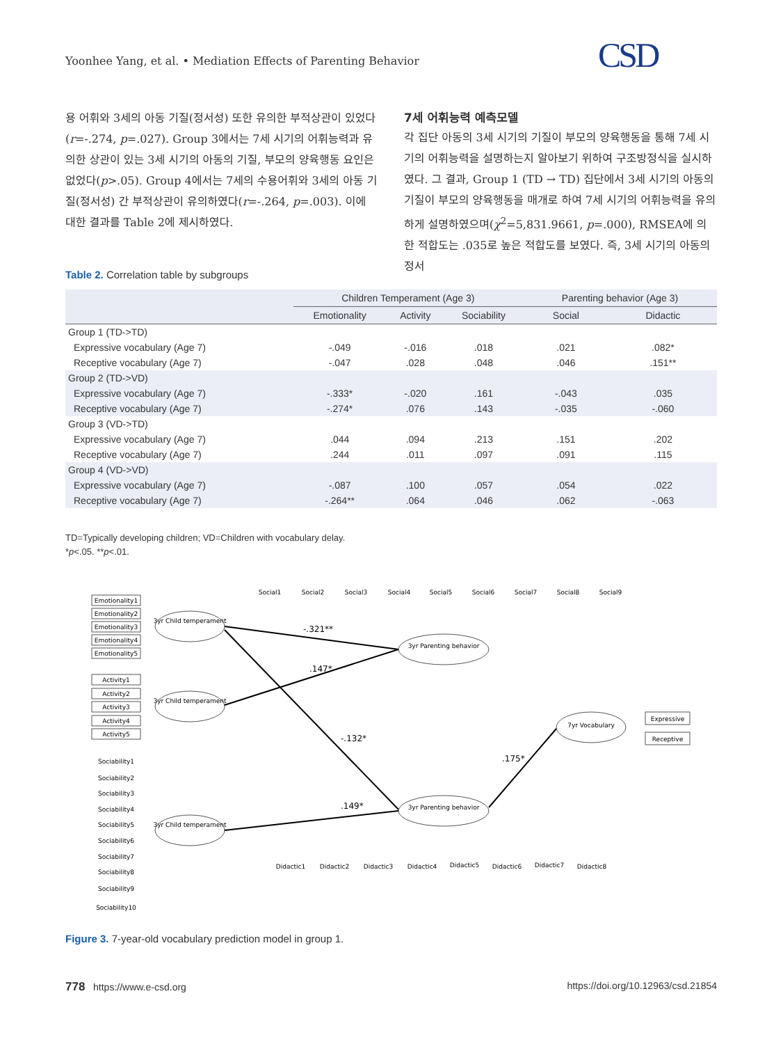Yoonhee Yang, et al. • Mediation Effects of Parenting Behavior
CSD
용 어휘와 3세의 아동 기질(정서성) 또한 유의한 부적상관이 있었다(r=-.274, p=.027). Group 3에서는 7세 시기의 어휘능력과 유의한 상관이 있는 3세 시기의 아동의 기질, 부모의 양육행동 요인은 없었다(p>.05). Group 4에서는 7세의 수용어휘와 3세의 아동 기질(정서성) 간 부적상관이 유의하였다(r=-.264, p=.003). 이에 대한 결과를 Table 2에 제시하였다.
7세 어휘능력 예측모델
각 집단 아동의 3세 시기의 기질이 부모의 양육행동을 통해 7세 시기의 어휘능력을 설명하는지 알아보기 위하여 구조방정식을 실시하였다. 그 결과, Group 1 (TD → TD) 집단에서 3세 시기의 아동의 기질이 부모의 양육행동을 매개로 하여 7세 시기의 어휘능력을 유의하게 설명하였으며(χ<sup>2</sup>=5,831.9661, p=.000), RMSEA에 의한 적합도는 .035로 높은 적합도를 보였다. 즉, 3세 시기의 아동의 정서
Table 2. Correlation table by subgroups
| | Children Temperament (Age 3) | | | Parenting behavior (Age 3) | |
| --- | --- | --- | --- | --- | --- |
| | Emotionality | Activity | Sociability | Social | Didactic |
| Group 1 (TD->TD) | | | | | |
| Expressive vocabulary (Age 7) | -.049 | -.016 | .018 | .021 | .082* |
| Receptive vocabulary (Age 7) | -.047 | .028 | .048 | .046 | .151** |
| Group 2 (TD->VD) | | | | | |
| Expressive vocabulary (Age 7) | -.333* | -.020 | .161 | -.043 | .035 |
| Receptive vocabulary (Age 7) | -.274* | .076 | .143 | -.035 | -.060 |
| Group 3 (VD->TD) | | | | | |
| Expressive vocabulary (Age 7) | .044 | .094 | .213 | .151 | .202 |
| Receptive vocabulary (Age 7) | .244 | .011 | .097 | .091 | .115 |
| Group 4 (VD->VD) | | | | | |
| Expressive vocabulary (Age 7) | -.087 | .100 | .057 | .054 | .022 |
| Receptive vocabulary (Age 7) | -.264** | .064 | .046 | .062 | -.063 |
TD=Typically developing children; VD=Children with vocabulary delay.
*p<.05. **p<.01.
Emotionality1
Emotionality2
Emotionality3
Emotionality4
Emotionality5
Activity1
Activity2
Activity3
Activity4
Activity5
Sociability1
Sociability2
Sociability3
Sociability4
Sociability5
Sociability6
Sociability7
Sociability8
Sociability9
Sociability10
3yr Child temperament
3yr Child temperament
3yr Child temperament
3yr Parenting behavior
3yr Parenting behavior
7yr Vocabulary
Expressive
Receptive
Social1
Social2
Social3
Social4
Social5
Social6
Social7
Social8
Social9
Didactic1
Didactic2
Didactic3
Didactic4
Didactic5
Didactic6
Didactic7
Didactic8
-.321**
.147*
-.132*
.175*
.149*
Figure 3. 7-year-old vocabulary prediction model in group 1.
778 https://www.e-csd.org https://doi.org/10.12963/csd.21854